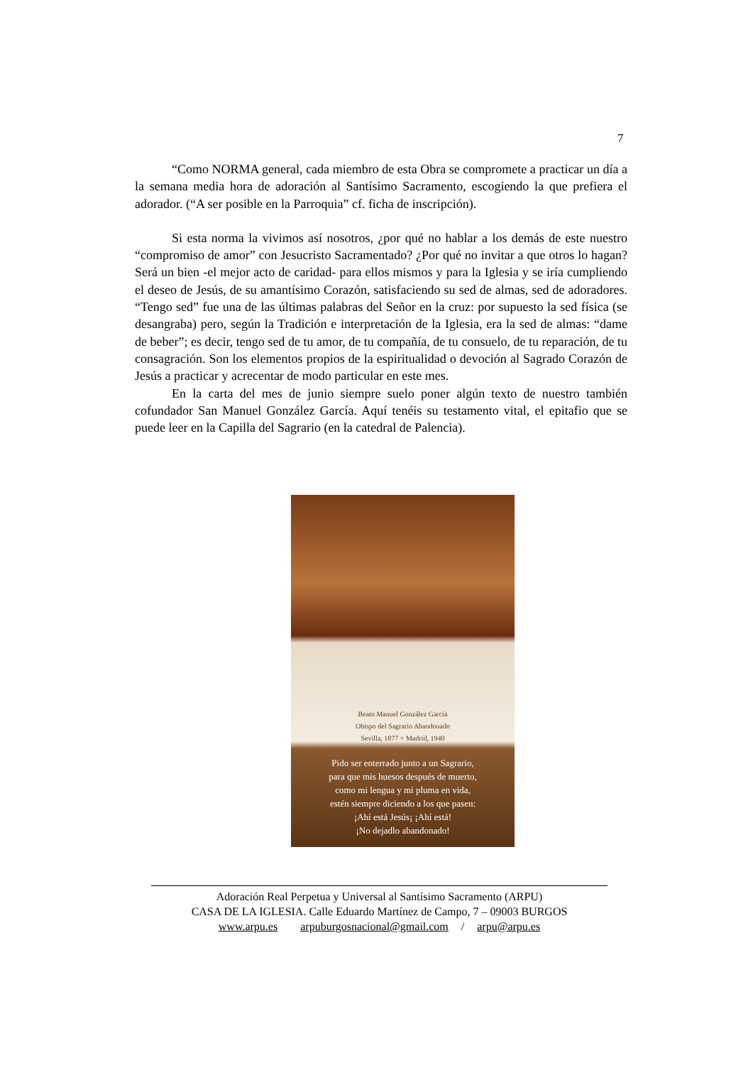7
“Como NORMA general, cada miembro de esta Obra se compromete a practicar un día a la semana media hora de adoración al Santísimo Sacramento, escogiendo la que prefiera el adorador. (“A ser posible en la Parroquia” cf. ficha de inscripción).
Si esta norma la vivimos así nosotros, ¿por qué no hablar a los demás de este nuestro “compromiso de amor” con Jesucristo Sacramentado? ¿Por qué no invitar a que otros lo hagan? Será un bien -el mejor acto de caridad- para ellos mismos y para la Iglesia y se iría cumpliendo el deseo de Jesús, de su amantísimo Corazón, satisfaciendo su sed de almas, sed de adoradores. “Tengo sed” fue una de las últimas palabras del Señor en la cruz: por supuesto la sed física (se desangraba) pero, según la Tradición e interpretación de la Iglesia, era la sed de almas: “dame de beber”; es decir, tengo sed de tu amor, de tu compañía, de tu consuelo, de tu reparación, de tu consagración. Son los elementos propios de la espiritualidad o devoción al Sagrado Corazón de Jesús a practicar y acrecentar de modo particular en este mes.
En la carta del mes de junio siempre suelo poner algún texto de nuestro también cofundador San Manuel González García. Aquí tenéis su testamento vital, el epitafio que se puede leer en la Capilla del Sagrario (en la catedral de Palencia).
Beato Manuel González García
Obispo del Sagrario Abandonado
Sevilla, 1877 + Madrid, 1940
Pido ser enterrado junto a un Sagrario,
para que mis huesos después de muerto,
como mi lengua y mi pluma en vida,
estén siempre diciendo a los que pasen:
¡Ahí está Jesús¡ ¡Ahí está!
¡No dejadlo abandonado!
Adoración Real Perpetua y Universal al Santísimo Sacramento (ARPU)
CASA DE LA IGLESIA. Calle Eduardo Martínez de Campo, 7 – 09003 BURGOS
www.arpu.es arpuburgosnacional@gmail.com / arpu@arpu.es